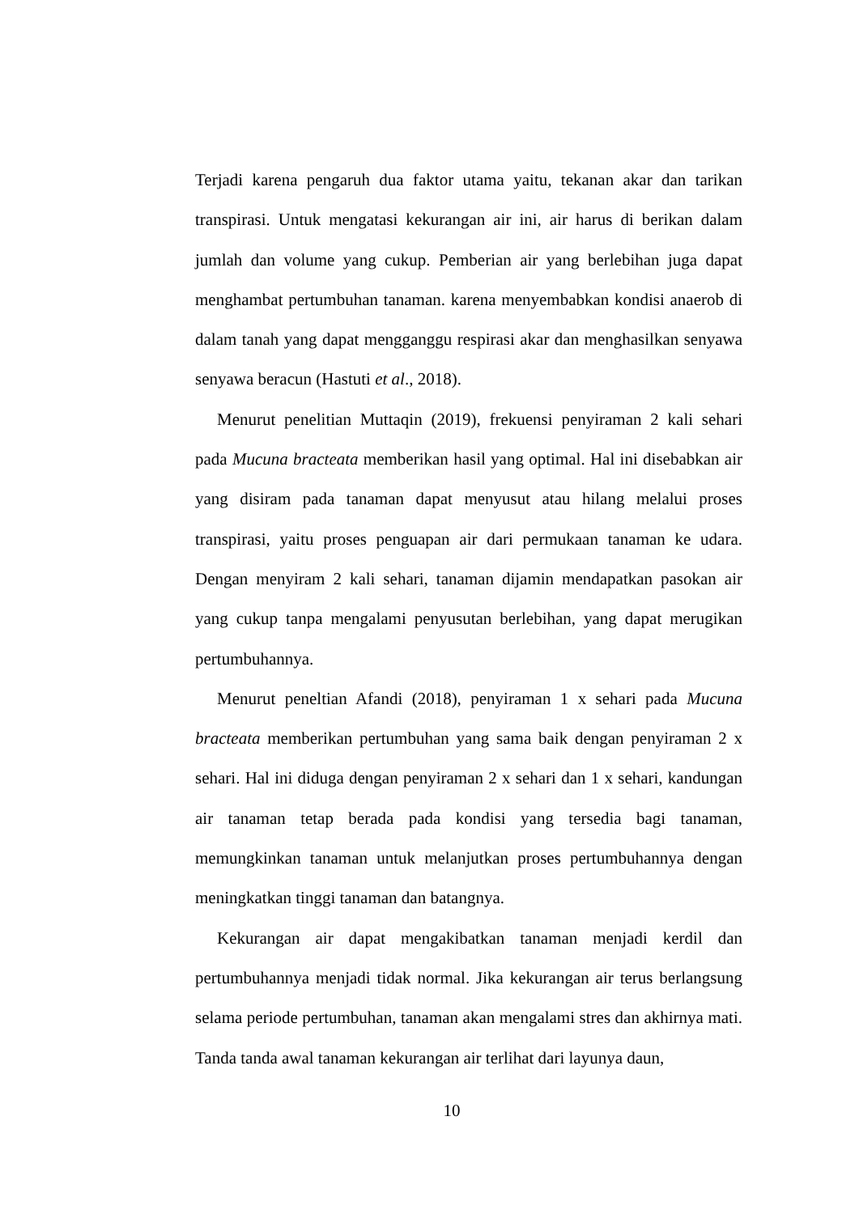Terjadi karena pengaruh dua faktor utama yaitu, tekanan akar dan tarikan transpirasi. Untuk mengatasi kekurangan air ini, air harus di berikan dalam jumlah dan volume yang cukup. Pemberian air yang berlebihan juga dapat menghambat pertumbuhan tanaman. karena menyembabkan kondisi anaerob di dalam tanah yang dapat mengganggu respirasi akar dan menghasilkan senyawa senyawa beracun (Hastuti et al., 2018).
Menurut penelitian Muttaqin (2019), frekuensi penyiraman 2 kali sehari pada Mucuna bracteata memberikan hasil yang optimal. Hal ini disebabkan air yang disiram pada tanaman dapat menyusut atau hilang melalui proses transpirasi, yaitu proses penguapan air dari permukaan tanaman ke udara. Dengan menyiram 2 kali sehari, tanaman dijamin mendapatkan pasokan air yang cukup tanpa mengalami penyusutan berlebihan, yang dapat merugikan pertumbuhannya.
Menurut peneltian Afandi (2018), penyiraman 1 x sehari pada Mucuna bracteata memberikan pertumbuhan yang sama baik dengan penyiraman 2 x sehari. Hal ini diduga dengan penyiraman 2 x sehari dan 1 x sehari, kandungan air tanaman tetap berada pada kondisi yang tersedia bagi tanaman, memungkinkan tanaman untuk melanjutkan proses pertumbuhannya dengan meningkatkan tinggi tanaman dan batangnya.
Kekurangan air dapat mengakibatkan tanaman menjadi kerdil dan pertumbuhannya menjadi tidak normal. Jika kekurangan air terus berlangsung selama periode pertumbuhan, tanaman akan mengalami stres dan akhirnya mati. Tanda tanda awal tanaman kekurangan air terlihat dari layunya daun,
10